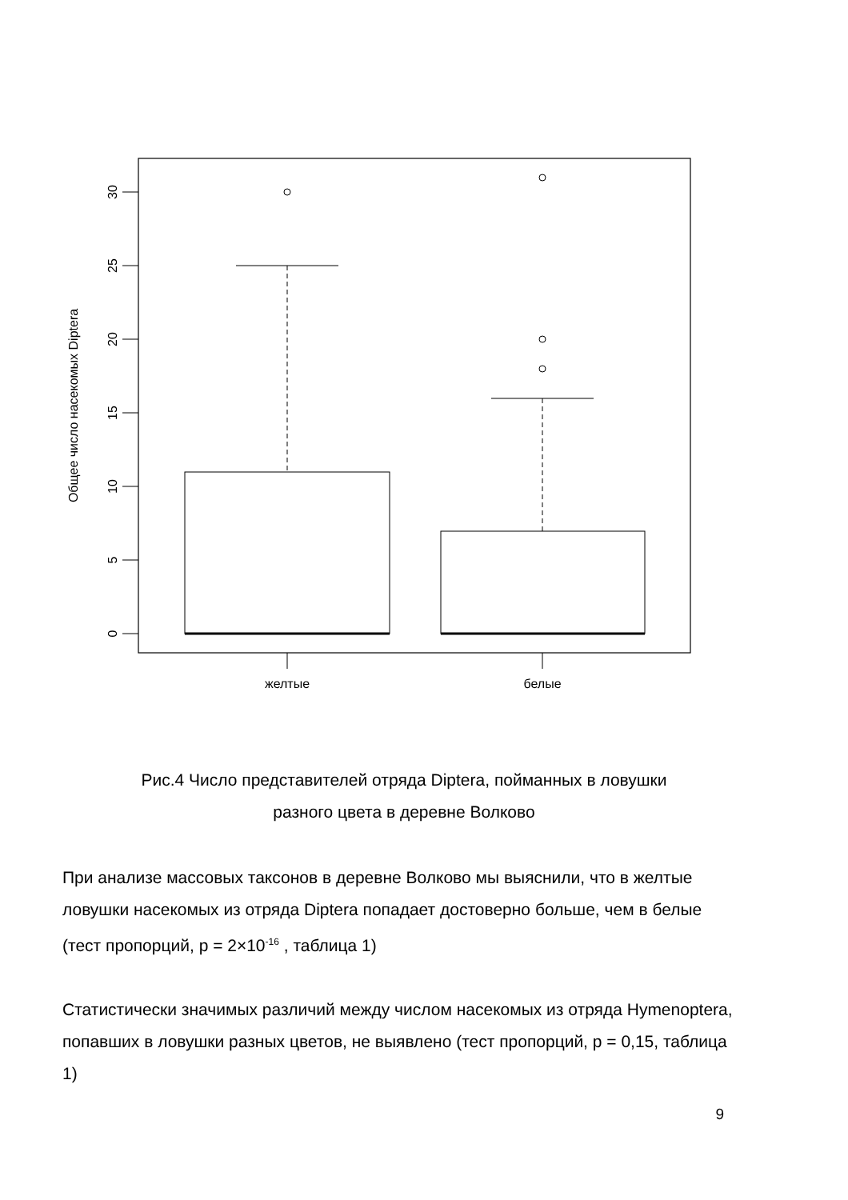30
25
20
15
10
5
0
Общее число насекомых Diptera
желтые
белые
Рис.4 Число представителей отряда Diptera, пойманных в ловушки
разного цвета в деревне Волково
При анализе массовых таксонов в деревне Волково мы выяснили, что в желтые ловушки насекомых из отряда Diptera попадает достоверно больше, чем в белые (тест пропорций, p = 2×10<sup>-16</sup> , таблица 1)
Статистически значимых различий между числом насекомых из отряда Hymenoptera, попавших в ловушки разных цветов, не выявлено (тест пропорций, p = 0,15, таблица 1)
9